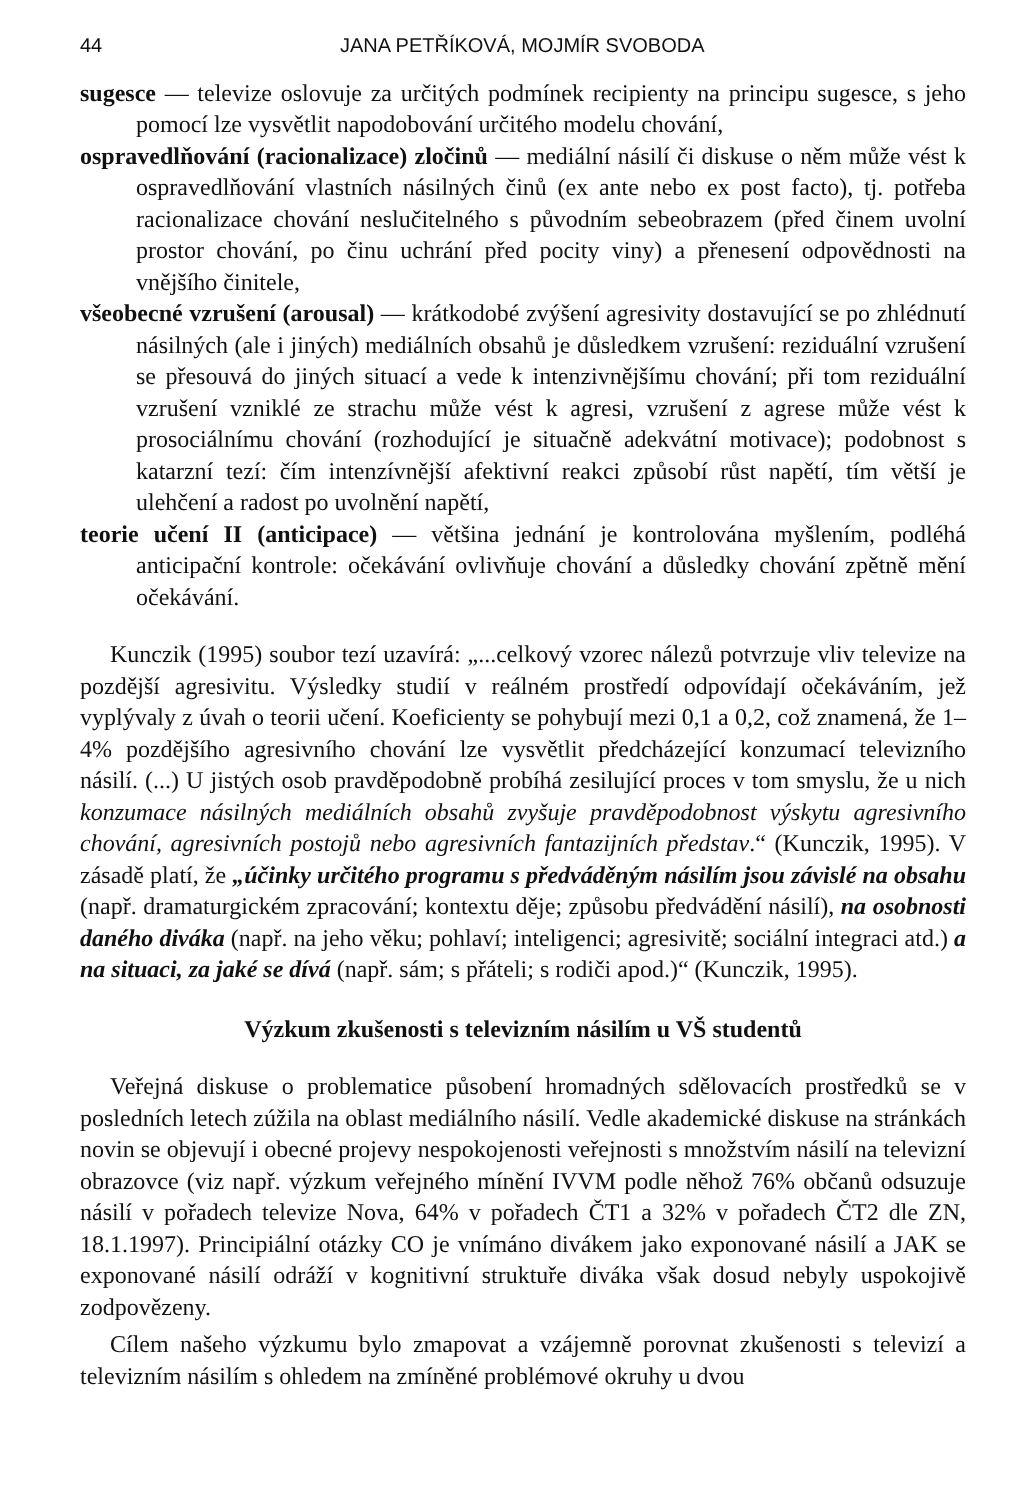44 JANA PETŘÍKOVÁ, MOJMÍR SVOBODA
sugesce — televize oslovuje za určitých podmínek recipienty na principu sugesce, s jeho pomocí lze vysvětlit napodobování určitého modelu chování,
ospravedlňování (racionalizace) zločinů — mediální násilí či diskuse o něm může vést k ospravedlňování vlastních násilných činů (ex ante nebo ex post facto), tj. potřeba racionalizace chování neslučitelného s původním sebeobrazem (před činem uvolní prostor chování, po činu uchrání před pocity viny) a přenesení odpovědnosti na vnějšího činitele,
všeobecné vzrušení (arousal) — krátkodobé zvýšení agresivity dostavující se po zhlédnutí násilných (ale i jiných) mediálních obsahů je důsledkem vzrušení: reziduální vzrušení se přesouvá do jiných situací a vede k intenzivnějšímu chování; při tom reziduální vzrušení vzniklé ze strachu může vést k agresi, vzrušení z agrese může vést k prosociálnímu chování (rozhodující je situačně adekvátní motivace); podobnost s katarzní tezí: čím intenzívnější afektivní reakci způsobí růst napětí, tím větší je ulehčení a radost po uvolnění napětí,
teorie učení II (anticipace) — většina jednání je kontrolována myšlením, podléhá anticipační kontrole: očekávání ovlivňuje chování a důsledky chování zpětně mění očekávání.
Kunczik (1995) soubor tezí uzavírá: „...celkový vzorec nálezů potvrzuje vliv televize na pozdější agresivitu. Výsledky studií v reálném prostředí odpovídají očekáváním, jež vyplývaly z úvah o teorii učení. Koeficienty se pohybují mezi 0,1 a 0,2, což znamená, že 1–4% pozdějšího agresivního chování lze vysvětlit předcházející konzumací televizního násilí. (...) U jistých osob pravděpodobně probíhá zesilující proces v tom smyslu, že u nich konzumace násilných mediálních obsahů zvyšuje pravděpodobnost výskytu agresivního chování, agresivních postojů nebo agresivních fantazijních představ.“ (Kunczik, 1995). V zásadě platí, že „účinky určitého programu s předváděným násilím jsou závislé na obsahu (např. dramaturgickém zpracování; kontextu děje; způsobu předvádění násilí), na osobnosti daného diváka (např. na jeho věku; pohlaví; inteligenci; agresivitě; sociální integraci atd.) a na situaci, za jaké se dívá (např. sám; s přáteli; s rodiči apod.)“ (Kunczik, 1995).
Výzkum zkušenosti s televizním násilím u VŠ studentů
Veřejná diskuse o problematice působení hromadných sdělovacích prostředků se v posledních letech zúžila na oblast mediálního násilí. Vedle akademické diskuse na stránkách novin se objevují i obecné projevy nespokojenosti veřejnosti s množstvím násilí na televizní obrazovce (viz např. výzkum veřejného mínění IVVM podle něhož 76% občanů odsuzuje násilí v pořadech televize Nova, 64% v pořadech ČT1 a 32% v pořadech ČT2 dle ZN, 18.1.1997). Principiální otázky CO je vnímáno divákem jako exponované násilí a JAK se exponované násilí odráží v kognitivní struktuře diváka však dosud nebyly uspokojivě zodpovězeny.
Cílem našeho výzkumu bylo zmapovat a vzájemně porovnat zkušenosti s televizí a televizním násilím s ohledem na zmíněné problémové okruhy u dvou